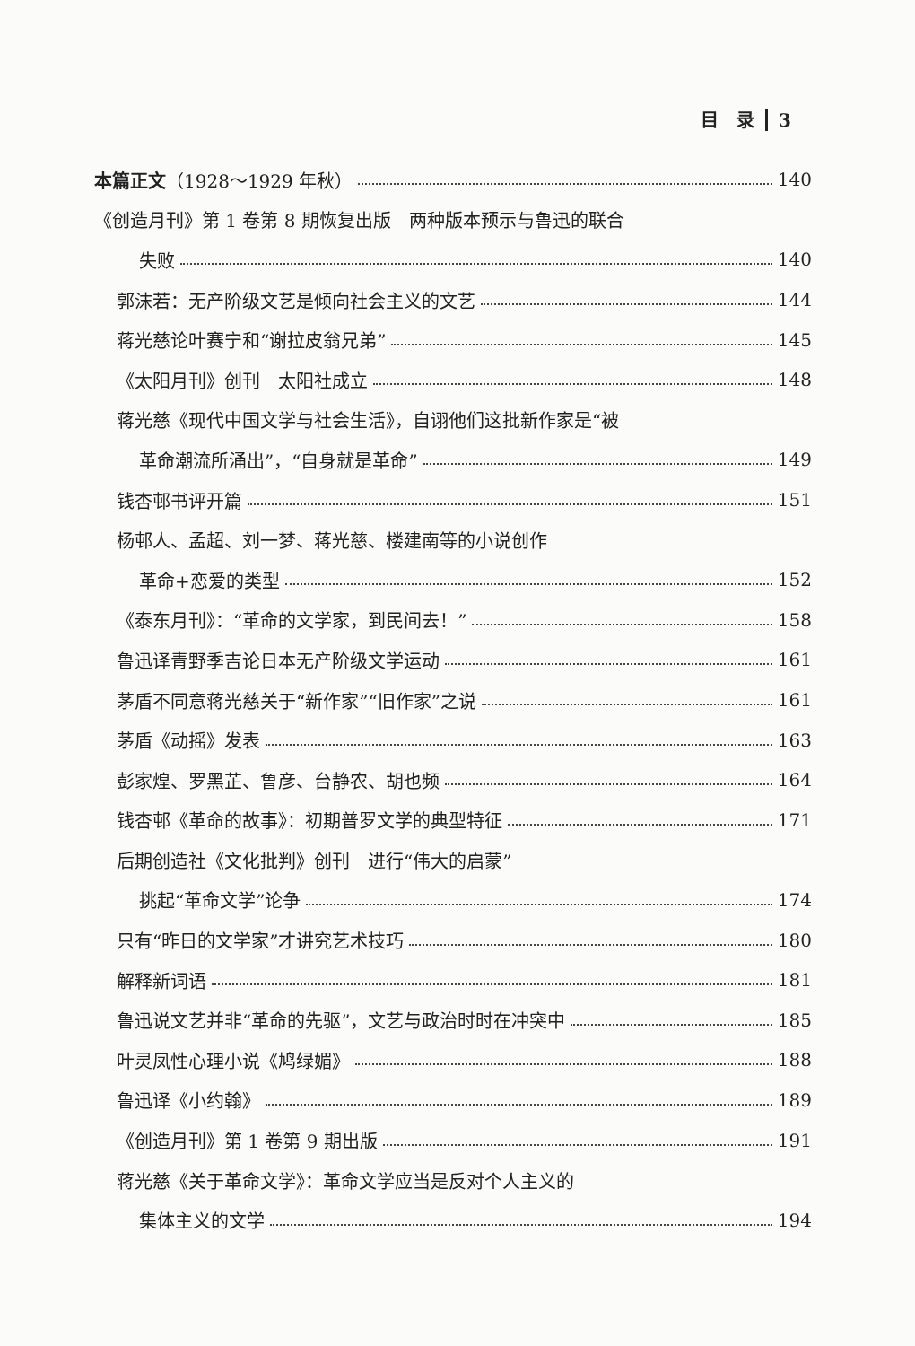目　录 3
本篇正文（1928～1929 年秋） 140
《创造月刊》第 1 卷第 8 期恢复出版　两种版本预示与鲁迅的联合
失败 140
郭沫若：无产阶级文艺是倾向社会主义的文艺 144
蒋光慈论叶赛宁和“谢拉皮翁兄弟” 145
《太阳月刊》创刊　太阳社成立 148
蒋光慈《现代中国文学与社会生活》，自诩他们这批新作家是“被
革命潮流所涌出”，“自身就是革命” 149
钱杏邨书评开篇 151
杨邨人、孟超、刘一梦、蒋光慈、楼建南等的小说创作
革命+恋爱的类型 152
《泰东月刊》：“革命的文学家，到民间去！” 158
鲁迅译青野季吉论日本无产阶级文学运动 161
茅盾不同意蒋光慈关于“新作家”“旧作家”之说 161
茅盾《动摇》发表 163
彭家煌、罗黑芷、鲁彦、台静农、胡也频 164
钱杏邨《革命的故事》：初期普罗文学的典型特征 171
后期创造社《文化批判》创刊　进行“伟大的启蒙”
挑起“革命文学”论争 174
只有“昨日的文学家”才讲究艺术技巧 180
解释新词语 181
鲁迅说文艺并非“革命的先驱”，文艺与政治时时在冲突中 185
叶灵凤性心理小说《鸠绿媚》 188
鲁迅译《小约翰》 189
《创造月刊》第 1 卷第 9 期出版 191
蒋光慈《关于革命文学》：革命文学应当是反对个人主义的
集体主义的文学 194